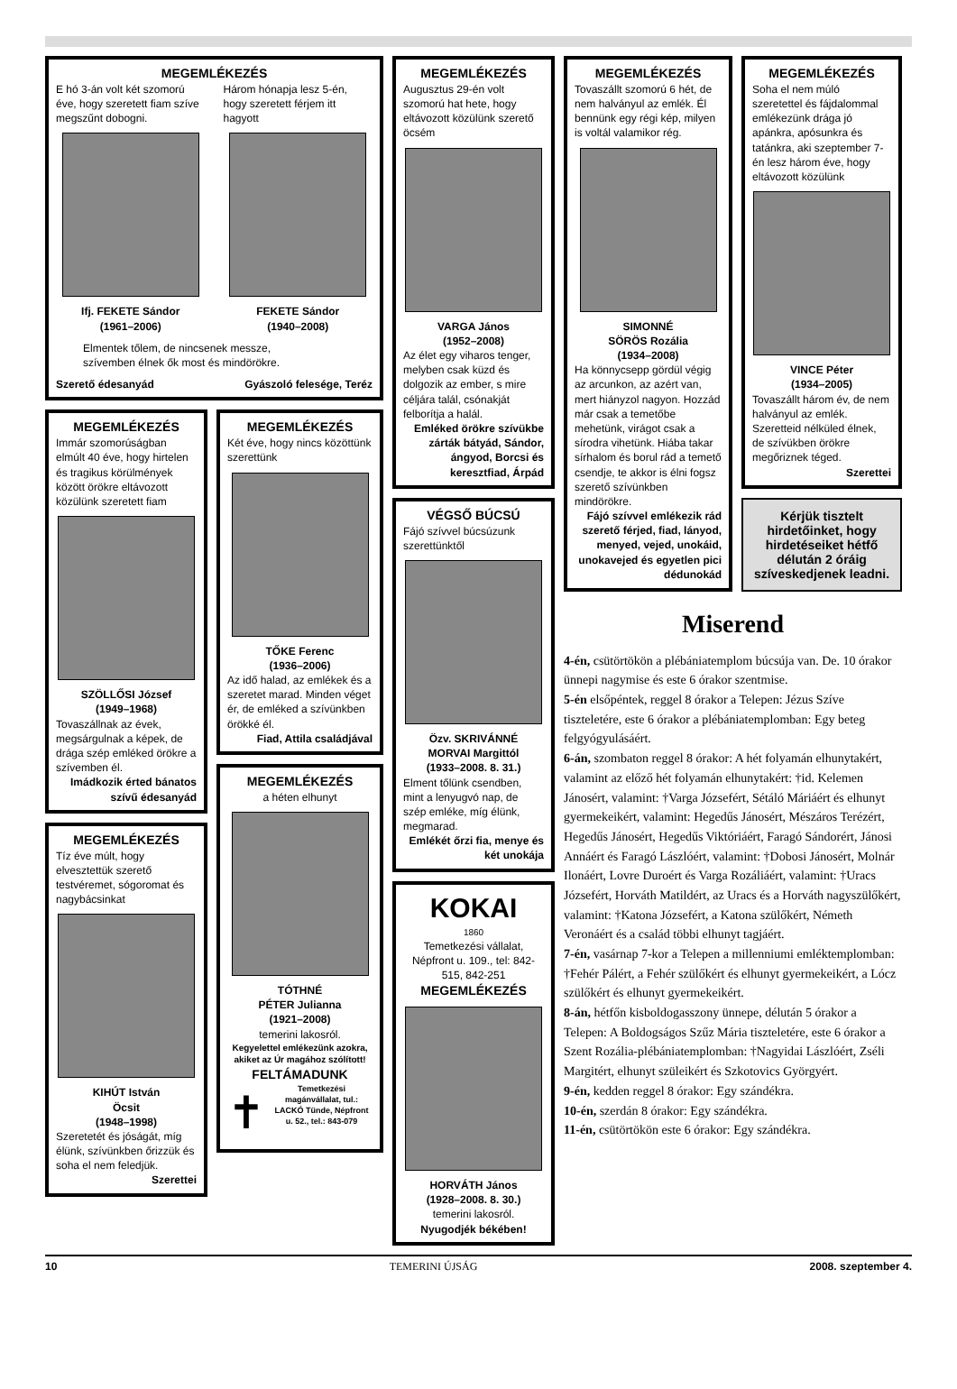MEGEMLÉKEZÉS
E hó 3-án volt két szomorú éve, hogy szeretett fiam szíve megszűnt dobogni.
Ifj. FEKETE Sándor
(1961–2006)
Három hónapja lesz 5-én, hogy szeretett férjem itt hagyott
FEKETE Sándor
(1940–2008)
Elmentek tőlem, de nincsenek messze,
szívemben élnek ők most és mindörökre.
Szerető édesanyád Gyászoló felesége, Teréz
MEGEMLÉKEZÉS
Immár szomorúságban elmúlt 40 éve, hogy hirtelen és tragikus körülmények között örökre eltávozott közülünk szeretett fiam
SZÖLLŐSI József
(1949–1968)
Tovaszállnak az évek, megsárgulnak a képek, de drága szép emléked örökre a szívemben él.
Imádkozik érted bánatos szívű édesanyád
MEGEMLÉKEZÉS
Tíz éve múlt, hogy elvesztettük szerető testvéremet, sógoromat és nagybácsinkat
KIHÚT István
Öcsit
(1948–1998)
Szeretetét és jóságát, míg élünk, szívünkben őrizzük és soha el nem feledjük.
Szerettei
MEGEMLÉKEZÉS
Két éve, hogy nincs közöttünk szerettünk
TŐKE Ferenc
(1936–2006)
Az idő halad, az emlékek és a szeretet marad. Minden véget ér, de emléked a szívünkben örökké él.
Fiad, Attila családjával
MEGEMLÉKEZÉS
a héten elhunyt
TÓTHNÉ
PÉTER Julianna
(1921–2008)
temerini lakosról.
Kegyelettel emlékezünk azokra, akiket az Úr magához szólított!
FELTÁMADUNK
✝
Temetkezési magánvállalat, tul.: LACKÓ Tünde, Népfront u. 52., tel.: 843-079
MEGEMLÉKEZÉS
Augusztus 29-én volt szomorú hat hete, hogy eltávozott közülünk szerető öcsém
VARGA János
(1952–2008)
Az élet egy viharos tenger, melyben csak küzd és dolgozik az ember, s mire céljára talál, csónakját felborítja a halál.
Emléked örökre szívükbe zárták bátyád, Sándor, ángyod, Borcsi és keresztfiad, Árpád
VÉGSŐ BÚCSÚ
Fájó szívvel búcsúzunk szerettünktől
Özv. SKRIVÁNNÉ
MORVAI Margittól
(1933–2008. 8. 31.)
Elment tőlünk csendben, mint a lenyugvó nap, de szép emléke, míg élünk, megmarad.
Emlékét őrzi fia, menye és két unokája
KOKAI
1860
Temetkezési vállalat, Népfront u. 109., tel: 842-515, 842-251
MEGEMLÉKEZÉS
HORVÁTH János
(1928–2008. 8. 30.)
temerini lakosról.
Nyugodjék békében!
MEGEMLÉKEZÉS
Tovaszállt szomorú 6 hét, de nem halványul az emlék. Él bennünk egy régi kép, milyen is voltál valamikor rég.
SIMONNÉ
SÖRÖS Rozália
(1934–2008)
Ha könnycsepp gördül végig az arcunkon, az azért van, mert hiányzol nagyon. Hozzád már csak a temetőbe mehetünk, virágot csak a sírodra vihetünk. Hiába takar sírhalom és borul rád a temető csendje, te akkor is élni fogsz szerető szívünkben mindörökre.
Fájó szívvel emlékezik rád szerető férjed, fiad, lányod, menyed, vejed, unokáid, unokavejed és egyetlen pici dédunokád
MEGEMLÉKEZÉS
Soha el nem múló szeretettel és fájdalommal emlékezünk drága jó apánkra, apósunkra és tatánkra, aki szeptember 7-én lesz három éve, hogy eltávozott közülünk
VINCE Péter
(1934–2005)
Tovaszállt három év, de nem halványul az emlék. Szeretteid nélküled élnek, de szívükben örökre megőriznek téged.
Szerettei
Kérjük tisztelt hirdetőinket, hogy hirdetéseiket hétfő délután 2 óráig szíveskedjenek leadni.
Miserend
4-én, csütörtökön a plébániatemplom búcsúja van. De. 10 órakor ünnepi nagymise és este 6 órakor szentmise.
5-én elsőpéntek, reggel 8 órakor a Telepen: Jézus Szíve tiszteletére, este 6 órakor a plébániatemplomban: Egy beteg felgyógyulásáért.
6-án, szombaton reggel 8 órakor: A hét folyamán elhunytakért, valamint az előző hét folyamán elhunytakért: †id. Kelemen Jánosért, valamint: †Varga Józsefért, Sétáló Máriáért és elhunyt gyermekeikért, valamint: Hegedűs Jánosért, Mészáros Terézért, Hegedűs Jánosért, Hegedűs Viktóriáért, Faragó Sándorért, Jánosi Annáért és Faragó Lászlóért, valamint: †Dobosi Jánosért, Molnár Ilonáért, Lovre Duroért és Varga Rozáliáért, valamint: †Uracs Józsefért, Horváth Matildért, az Uracs és a Horváth nagyszülőkért, valamint: †Katona Józsefért, a Katona szülőkért, Németh Veronáért és a család többi elhunyt tagjáért.
7-én, vasárnap 7-kor a Telepen a millenniumi emléktemplomban: †Fehér Pálért, a Fehér szülőkért és elhunyt gyermekeikért, a Lócz szülőkért és elhunyt gyermekeikért.
8-án, hétfőn kisboldogasszony ünnepe, délután 5 órakor a Telepen: A Boldogságos Szűz Mária tiszteletére, este 6 órakor a Szent Rozália-plébániatemplomban: †Nagyidai Lászlóért, Zséli Margitért, elhunyt szüleikért és Szkotovics Györgyért.
9-én, kedden reggel 8 órakor: Egy szándékra.
10-én, szerdán 8 órakor: Egy szándékra.
11-én, csütörtökön este 6 órakor: Egy szándékra.
10 TEMERINI ÚJSÁG 2008. szeptember 4.